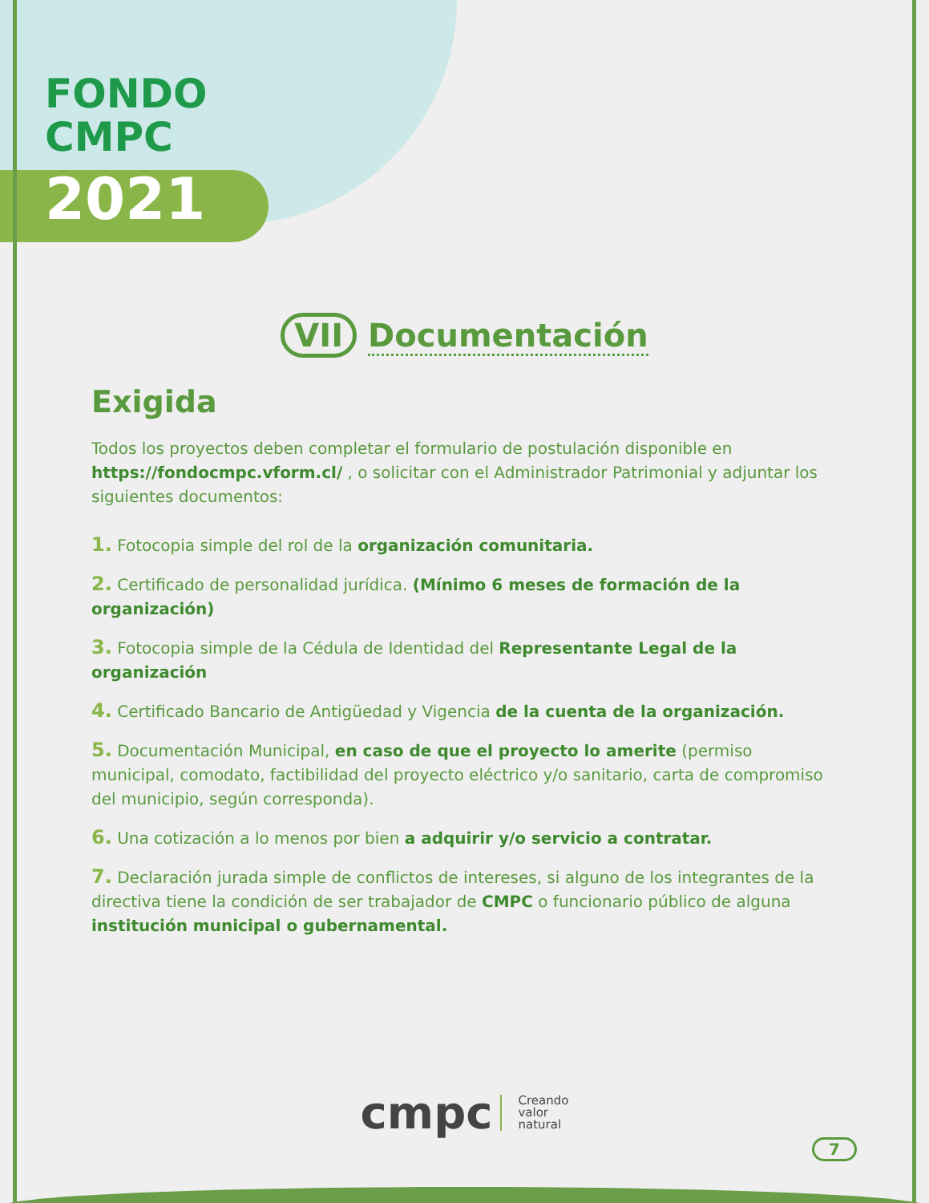FONDO
CMPC
2021
VII Documentación
Exigida
Todos los proyectos deben completar el formulario de postulación disponible en https://fondocmpc.vform.cl/ , o solicitar con el Administrador Patrimonial y adjuntar los siguientes documentos:
1. Fotocopia simple del rol de la organización comunitaria.
2. Certificado de personalidad jurídica. (Mínimo 6 meses de formación de la organización)
3. Fotocopia simple de la Cédula de Identidad del Representante Legal de la organización
4. Certificado Bancario de Antigüedad y Vigencia de la cuenta de la organización.
5. Documentación Municipal, en caso de que el proyecto lo amerite (permiso municipal, comodato, factibilidad del proyecto eléctrico y/o sanitario, carta de compromiso del municipio, según corresponda).
6. Una cotización a lo menos por bien a adquirir y/o servicio a contratar.
7. Declaración jurada simple de conflictos de intereses, si alguno de los integrantes de la directiva tiene la condición de ser trabajador de CMPC o funcionario público de alguna institución municipal o gubernamental.
cmpc Creando
valor
natural
7